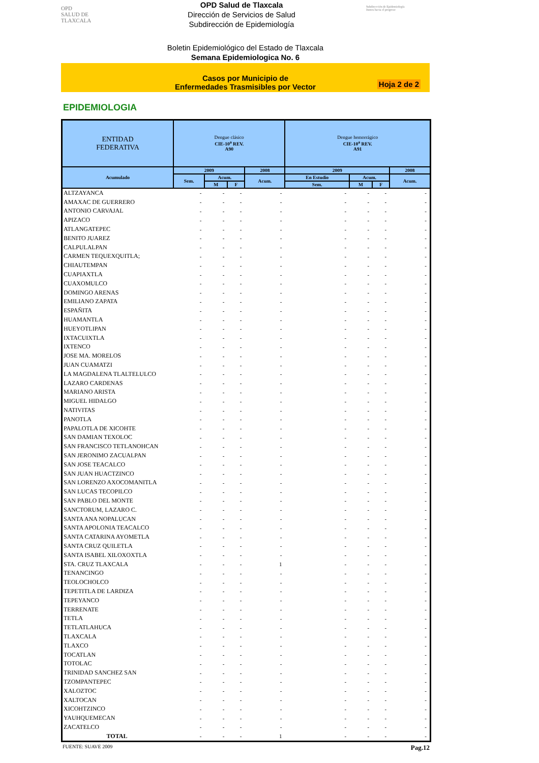OPD
SALUD DE TLAXCALA
OPD Salud de Tlaxcala
Dirección de Servicios de Salud
Subdirección de Epidemiología
Subdirección de Epidemiología
Juntos hacia el progreso
Boletin Epidemiológico del Estado de Tlaxcala
Semana Epidemiologica No. 6
Casos por Municipio de
Enfermedades Trasmisibles por Vector
Hoja 2 de 2
EPIDEMIOLOGIA
| ENTIDAD FEDERATIVA | Dengue clásico CIE-10<sup>a</sup> REV. A90 | | | | Dengue hemorrágico CIE-10<sup>a</sup> REV. A91 | | | |
| --- | --- | --- | --- | --- | --- | --- | --- | --- |
| Acumulado | 2009 | | | 2008 | 2009 | | | 2008 |
| | Sem. | Acum. | | Acum. | En Estudio | Acum. | | Acum. |
| | | M | F | | Sem. | M | F | |
| ALTZAYANCA | - | - | - | - | - | - | - | - |
| AMAXAC DE GUERRERO | - | - | - | - | - | - | - | - |
| ANTONIO CARVAJAL | - | - | - | - | - | - | - | - |
| APIZACO | - | - | - | - | - | - | - | - |
| ATLANGATEPEC | - | - | - | - | - | - | - | - |
| BENITO JUAREZ | - | - | - | - | - | - | - | - |
| CALPULALPAN | - | - | - | - | - | - | - | - |
| CARMEN TEQUEXQUITLA; | - | - | - | - | - | - | - | - |
| CHIAUTEMPAN | - | - | - | - | - | - | - | - |
| CUAPIAXTLA | - | - | - | - | - | - | - | - |
| CUAXOMULCO | - | - | - | - | - | - | - | - |
| DOMINGO ARENAS | - | - | - | - | - | - | - | - |
| EMILIANO ZAPATA | - | - | - | - | - | - | - | - |
| ESPAÑITA | - | - | - | - | - | - | - | - |
| HUAMANTLA | - | - | - | - | - | - | - | - |
| HUEYOTLIPAN | - | - | - | - | - | - | - | - |
| IXTACUIXTLA | - | - | - | - | - | - | - | - |
| IXTENCO | - | - | - | - | - | - | - | - |
| JOSE MA. MORELOS | - | - | - | - | - | - | - | - |
| JUAN CUAMATZI | - | - | - | - | - | - | - | - |
| LA MAGDALENA TLALTELULCO | - | - | - | - | - | - | - | - |
| LAZARO CARDENAS | - | - | - | - | - | - | - | - |
| MARIANO ARISTA | - | - | - | - | - | - | - | - |
| MIGUEL HIDALGO | - | - | - | - | - | - | - | - |
| NATIVITAS | - | - | - | - | - | - | - | - |
| PANOTLA | - | - | - | - | - | - | - | - |
| PAPALOTLA DE XICOHTE | - | - | - | - | - | - | - | - |
| SAN DAMIAN TEXOLOC | - | - | - | - | - | - | - | - |
| SAN FRANCISCO TETLANOHCAN | - | - | - | - | - | - | - | - |
| SAN JERONIMO ZACUALPAN | - | - | - | - | - | - | - | - |
| SAN JOSE TEACALCO | - | - | - | - | - | - | - | - |
| SAN JUAN HUACTZINCO | - | - | - | - | - | - | - | - |
| SAN LORENZO AXOCOMANITLA | - | - | - | - | - | - | - | - |
| SAN LUCAS TECOPILCO | - | - | - | - | - | - | - | - |
| SAN PABLO DEL MONTE | - | - | - | - | - | - | - | - |
| SANCTORUM, LAZARO C. | - | - | - | - | - | - | - | - |
| SANTA ANA NOPALUCAN | - | - | - | - | - | - | - | - |
| SANTA APOLONIA TEACALCO | - | - | - | - | - | - | - | - |
| SANTA CATARINA AYOMETLA | - | - | - | - | - | - | - | - |
| SANTA CRUZ QUILETLA | - | - | - | - | - | - | - | - |
| SANTA ISABEL XILOXOXTLA | - | - | - | - | - | - | - | - |
| STA. CRUZ TLAXCALA | - | - | - | 1 | - | - | - | - |
| TENANCINGO | - | - | - | - | - | - | - | - |
| TEOLOCHOLCO | - | - | - | - | - | - | - | - |
| TEPETITLA DE LARDIZA | - | - | - | - | - | - | - | - |
| TEPEYANCO | - | - | - | - | - | - | - | - |
| TERRENATE | - | - | - | - | - | - | - | - |
| TETLA | - | - | - | - | - | - | - | - |
| TETLATLAHUCA | - | - | - | - | - | - | - | - |
| TLAXCALA | - | - | - | - | - | - | - | - |
| TLAXCO | - | - | - | - | - | - | - | - |
| TOCATLAN | - | - | - | - | - | - | - | - |
| TOTOLAC | - | - | - | - | - | - | - | - |
| TRINIDAD SANCHEZ SAN | - | - | - | - | - | - | - | - |
| TZOMPANTEPEC | - | - | - | - | - | - | - | - |
| XALOZTOC | - | - | - | - | - | - | - | - |
| XALTOCAN | - | - | - | - | - | - | - | - |
| XICOHTZINCO | - | - | - | - | - | - | - | - |
| YAUHQUEMECAN | - | - | - | - | - | - | - | - |
| ZACATELCO | - | - | - | - | - | - | - | - |
| TOTAL | - | - | - | 1 | - | - | - | - |
FUENTE: SUAVE 2009 Pag.12